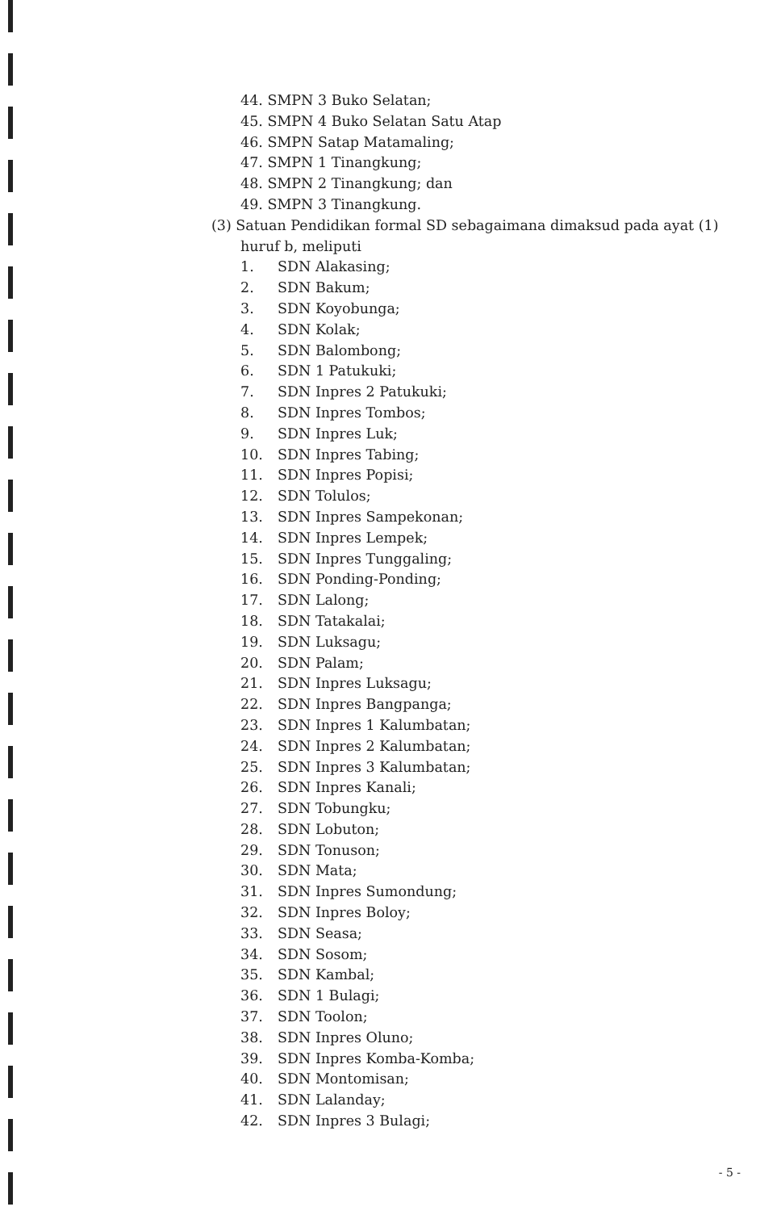44. SMPN 3 Buko Selatan;
45. SMPN 4 Buko Selatan Satu Atap
46. SMPN Satap Matamaling;
47. SMPN 1 Tinangkung;
48. SMPN 2 Tinangkung; dan
49. SMPN 3 Tinangkung.
(3) Satuan Pendidikan formal SD sebagaimana dimaksud pada ayat (1) huruf b, meliputi
1. SDN Alakasing;
2. SDN Bakum;
3. SDN Koyobunga;
4. SDN Kolak;
5. SDN Balombong;
6. SDN 1 Patukuki;
7. SDN Inpres 2 Patukuki;
8. SDN Inpres Tombos;
9. SDN Inpres Luk;
10. SDN Inpres Tabing;
11. SDN Inpres Popisi;
12. SDN Tolulos;
13. SDN Inpres Sampekonan;
14. SDN Inpres Lempek;
15. SDN Inpres Tunggaling;
16. SDN Ponding-Ponding;
17. SDN Lalong;
18. SDN Tatakalai;
19. SDN Luksagu;
20. SDN Palam;
21. SDN Inpres Luksagu;
22. SDN Inpres Bangpanga;
23. SDN Inpres 1 Kalumbatan;
24. SDN Inpres 2 Kalumbatan;
25. SDN Inpres 3 Kalumbatan;
26. SDN Inpres Kanali;
27. SDN Tobungku;
28. SDN Lobuton;
29. SDN Tonuson;
30. SDN Mata;
31. SDN Inpres Sumondung;
32. SDN Inpres Boloy;
33. SDN Seasa;
34. SDN Sosom;
35. SDN Kambal;
36. SDN 1 Bulagi;
37. SDN Toolon;
38. SDN Inpres Oluno;
39. SDN Inpres Komba-Komba;
40. SDN Montomisan;
41. SDN Lalanday;
42. SDN Inpres 3 Bulagi;
- 5 -